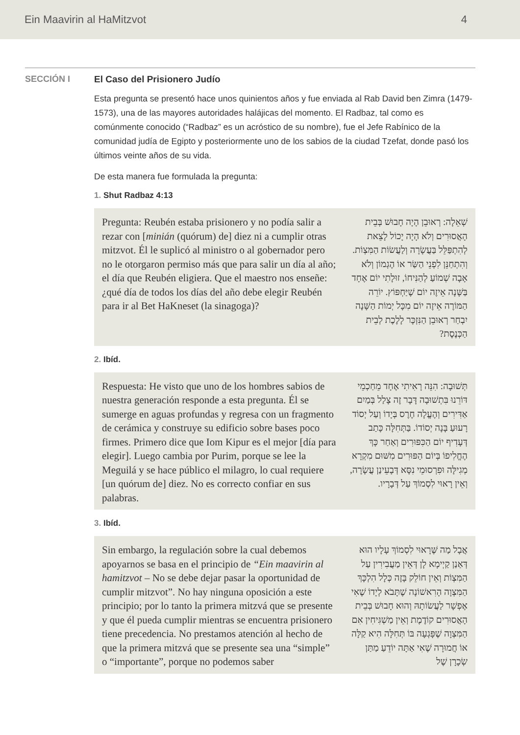Ein Maavirin al HaMitzvot 4
SECCIÓN I El Caso del Prisionero Judío
Esta pregunta se presentó hace unos quinientos años y fue enviada al Rab David ben Zimra (1479-1573), una de las mayores autoridades halájicas del momento. El Radbaz, tal como es comúnmente conocido (“Radbaz” es un acróstico de su nombre), fue el Jefe Rabínico de la comunidad judía de Egipto y posteriormente uno de los sabios de la ciudad Tzefat, donde pasó los últimos veinte años de su vida.
De esta manera fue formulada la pregunta:
1. Shut Radbaz 4:13
Pregunta: Reubén estaba prisionero y no podía salir a rezar con [minián (quórum) de] diez ni a cumplir otras mitzvot. Él le suplicó al ministro o al gobernador pero no le otorgaron permiso más que para salir un día al año; el día que Reubén eligiera. Que el maestro nos enseñe: ¿qué día de todos los días del año debe elegir Reubén para ir al Bet HaKneset (la sinagoga)?
שְׁאֵלָה: רְאוּבֵן הָיָה חָבוּשׁ בְּבֵית הָאֲסוּרִים וְלֹא הָיָה יָכוֹל לָצֵאת לְהִתְפַּלֵּל בַּעֲשָׂרָה וְלַעֲשׂוֹת הַמִּצְוֹת. וְהִתְחַנֵּן לִפְנֵי הַשַּׂר אוֹ הֶגְמוֹן וְלֹא אָבָה שְׁמוֹעַ לְהַנִּיחוֹ, זוּלָתִי יוֹם אֶחָד בַּשָּׁנָה אֵיזֶה יוֹם שֶׁיַּחְפּוֹץ. יוֹרֵה הַמּוֹרֶה אֵיזֶה יוֹם מִכָּל יְמוֹת הַשָּׁנָה יִבְחַר רְאוּבֵן הַנִּזְכָּר לָלֶכֶת לְבֵית הַכְּנֶסֶת?
2. Ibíd.
Respuesta: He visto que uno de los hombres sabios de nuestra generación responde a esta pregunta. Él se sumerge en aguas profundas y regresa con un fragmento de cerámica y construye su edificio sobre bases poco firmes. Primero dice que Iom Kipur es el mejor [día para elegir]. Luego cambia por Purim, porque se lee la Meguilá y se hace público el milagro, lo cual requiere [un quórum de] diez. No es correcto confiar en sus palabras.
תְּשׁוּבָה: הִנֵּה רָאִיתִי אֶחָד מֵחַכְמֵי דּוֹרֵנוּ בִּתְשׁוּבָה דָּבָר זֶה צָלַל בְּמַיִם אַדִּירִים וְהֶעֱלָה חֶרֶס בְּיָדוֹ וְעַל יְסוֹד רָעוּעַ בָּנָה יְסוֹדוֹ. בַּתְּחִלָּה כָּתַב דְּעָדִיף יוֹם הַכִּפּוּרִים וְאַחַר כָּךְ הֶחֱלִיפוֹ בְּיוֹם הַפּוּרִים מִשּׁוּם מִקְרָא מְגִילָּה וּפִרְסוּמֵי נִסָּא דְּבָעֵינַן עֲשָׂרָה, וְאֵין רָאוּי לִסְמוֹךְ עַל דְּבָרָיו.
3. Ibíd.
Sin embargo, la regulación sobre la cual debemos apoyarnos se basa en el principio de “Ein maavirin al hamitzvot – No se debe dejar pasar la oportunidad de cumplir mitzvot”. No hay ninguna oposición a este principio; por lo tanto la primera mitzvá que se presente y que él pueda cumplir mientras se encuentra prisionero tiene precedencia. No prestamos atención al hecho de que la primera mitzvá que se presente sea una “simple” o “importante”, porque no podemos saber
אֲבָל מַה שֶּׁרָאוּי לִסְמוֹךְ עָלָיו הוּא דְּאַנַן קַיְימָא לָן דְּאֵין מַעֲבִירִין עַל הַמִּצְוֹת וְאֵין חוֹלֵק בָּזֶה כְּלָל הִלְכָּךְ הַמִּצְוָה הָרִאשׁוֹנָה שֶׁתָּבֹא לְיָדוֹ שֶׁאִי אֶפְשָׁר לַעֲשׂוֹתָהּ וְהוּא חָבוּשׁ בְּבֵית הָאֲסוּרִים קוֹדֶמֶת וְאֵין מַשְׁגִּיחִין אִם הַמִּצְוָה שֶׁפָּגְעָה בּוֹ תְּחִלָּה הִיא קַלָּה אוֹ חֲמוּרָה שֶׁאִי אַתָּה יוֹדֵעַ מַתַּן שְׂכָרָן שֶׁל